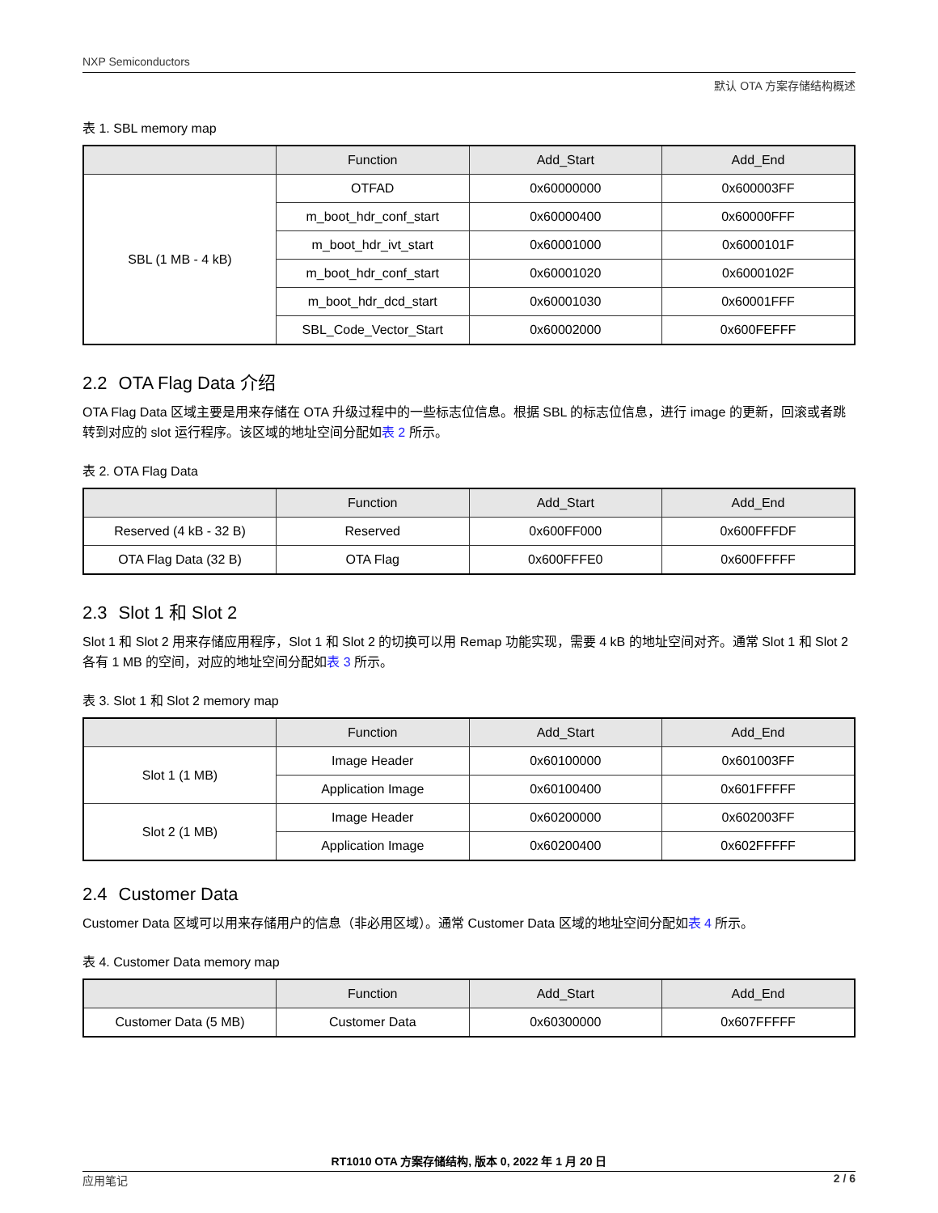NXP Semiconductors
默认 OTA 方案存储结构概述
表 1. SBL memory map
| | Function | Add_Start | Add_End |
| --- | --- | --- | --- |
| SBL (1 MB - 4 kB) | OTFAD | 0x60000000 | 0x600003FF |
| | m_boot_hdr_conf_start | 0x60000400 | 0x60000FFF |
| | m_boot_hdr_ivt_start | 0x60001000 | 0x6000101F |
| | m_boot_hdr_conf_start | 0x60001020 | 0x6000102F |
| | m_boot_hdr_dcd_start | 0x60001030 | 0x60001FFF |
| | SBL_Code_Vector_Start | 0x60002000 | 0x600FEFFF |
2.2 OTA Flag Data 介绍
OTA Flag Data 区域主要是用来存储在 OTA 升级过程中的一些标志位信息。根据 SBL 的标志位信息，进行 image 的更新，回滚或者跳转到对应的 slot 运行程序。该区域的地址空间分配如表 2 所示。
表 2. OTA Flag Data
| | Function | Add_Start | Add_End |
| --- | --- | --- | --- |
| Reserved (4 kB - 32 B) | Reserved | 0x600FF000 | 0x600FFFDF |
| OTA Flag Data (32 B) | OTA Flag | 0x600FFFE0 | 0x600FFFFF |
2.3 Slot 1 和 Slot 2
Slot 1 和 Slot 2 用来存储应用程序，Slot 1 和 Slot 2 的切换可以用 Remap 功能实现，需要 4 kB 的地址空间对齐。通常 Slot 1 和 Slot 2 各有 1 MB 的空间，对应的地址空间分配如表 3 所示。
表 3. Slot 1 和 Slot 2 memory map
| | Function | Add_Start | Add_End |
| --- | --- | --- | --- |
| Slot 1 (1 MB) | Image Header | 0x60100000 | 0x601003FF |
| | Application Image | 0x60100400 | 0x601FFFFF |
| Slot 2 (1 MB) | Image Header | 0x60200000 | 0x602003FF |
| | Application Image | 0x60200400 | 0x602FFFFF |
2.4 Customer Data
Customer Data 区域可以用来存储用户的信息（非必用区域）。通常 Customer Data 区域的地址空间分配如表 4 所示。
表 4. Customer Data memory map
| | Function | Add_Start | Add_End |
| --- | --- | --- | --- |
| Customer Data (5 MB) | Customer Data | 0x60300000 | 0x607FFFFF |
RT1010 OTA 方案存储结构, 版本 0, 2022 年 1 月 20 日
应用笔记 2 / 6